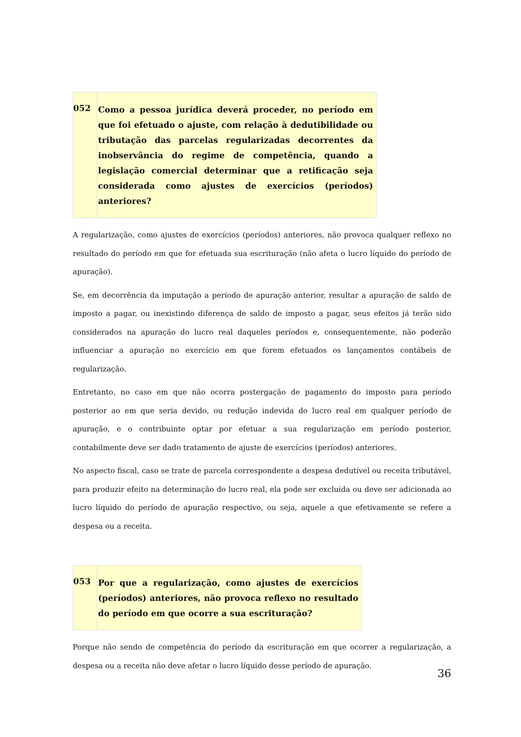052
Como a pessoa jurídica deverá proceder, no período em que foi efetuado o ajuste, com relação à dedutibilidade ou tributação das parcelas regularizadas decorrentes da inobservância do regime de competência, quando a legislação comercial determinar que a retificação seja considerada como ajustes de exercícios (períodos) anteriores?
A regularização, como ajustes de exercícios (períodos) anteriores, não provoca qualquer reflexo no resultado do período em que for efetuada sua escrituração (não afeta o lucro líquido do período de apuração).
Se, em decorrência da imputação a período de apuração anterior, resultar a apuração de saldo de imposto a pagar, ou inexistindo diferença de saldo de imposto a pagar, seus efeitos já terão sido considerados na apuração do lucro real daqueles períodos e, consequentemente, não poderão influenciar a apuração no exercício em que forem efetuados os lançamentos contábeis de regularização.
Entretanto, no caso em que não ocorra postergação de pagamento do imposto para período posterior ao em que seria devido, ou redução indevida do lucro real em qualquer período de apuração, e o contribuinte optar por efetuar a sua regularização em período posterior, contabilmente deve ser dado tratamento de ajuste de exercícios (períodos) anteriores.
No aspecto fiscal, caso se trate de parcela correspondente a despesa dedutível ou receita tributável, para produzir efeito na determinação do lucro real, ela pode ser excluída ou deve ser adicionada ao lucro líquido do período de apuração respectivo, ou seja, aquele a que efetivamente se refere a despesa ou a receita.
053
Por que a regularização, como ajustes de exercícios (períodos) anteriores, não provoca reflexo no resultado do período em que ocorre a sua escrituração?
Porque não sendo de competência do período da escrituração em que ocorrer a regularização, a despesa ou a receita não deve afetar o lucro líquido desse período de apuração.
36